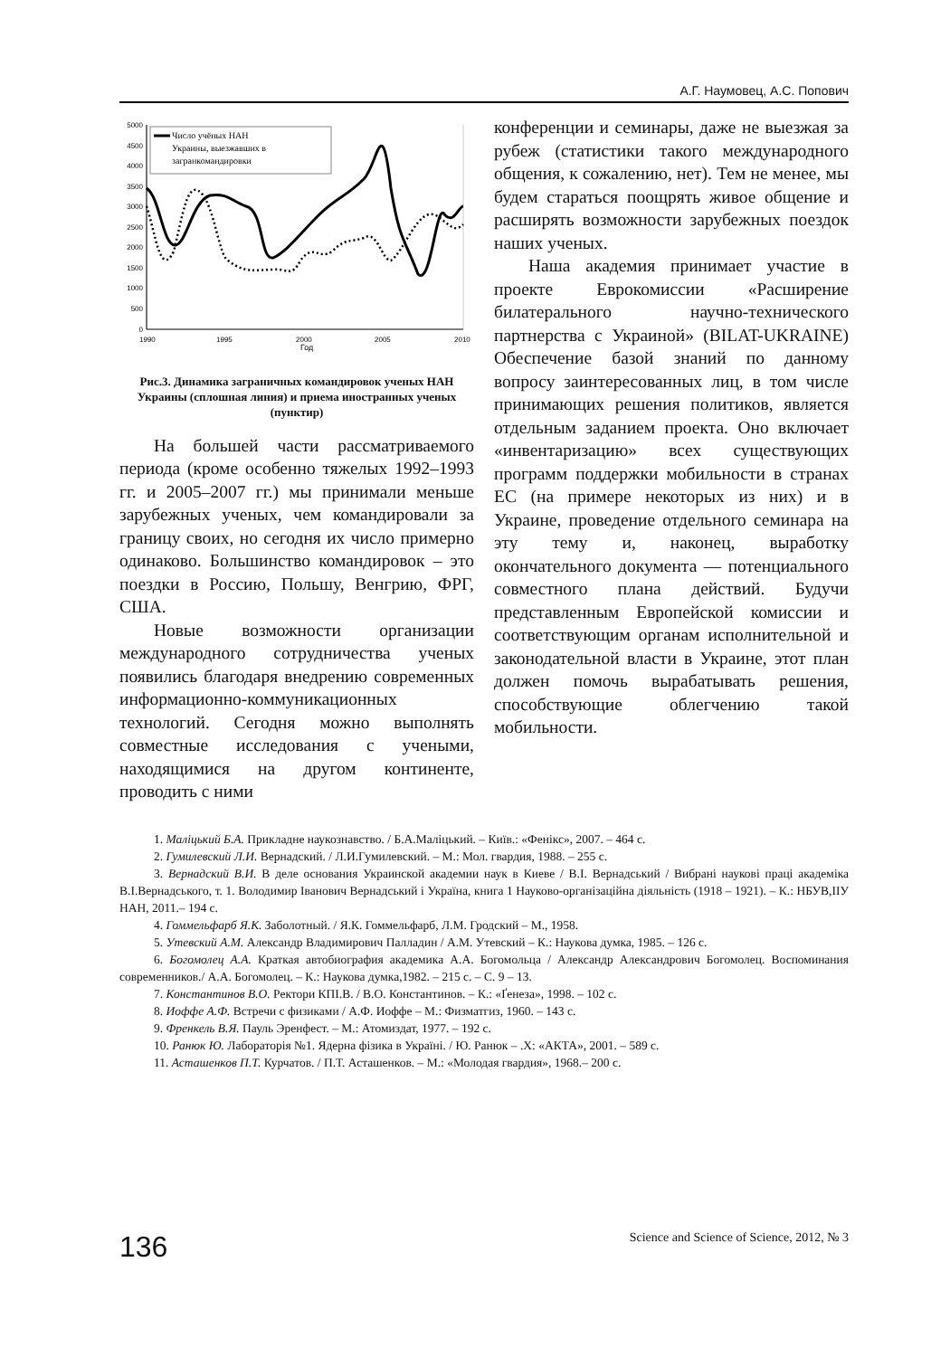А.Г. Наумовец, А.С. Попович
5000
4500
4000
3500
3000
2500
2000
1500
1000
500
0
1990
1995
2000
2005
2010
Год
Число учёных НАН
Украины, выезжавших в
загранкомандировки
Рис.3. Динамика заграничных командировок ученых НАН Украины (сплошная линия) и приема иностранных ученых (пунктир)
На большей части рассматриваемого периода (кроме особенно тяжелых 1992–1993 гг. и 2005–2007 гг.) мы принимали меньше зарубежных ученых, чем командировали за границу своих, но сегодня их число примерно одинаково. Большинство командировок – это поездки в Россию, Польшу, Венгрию, ФРГ, США.
Новые возможности организации международного сотрудничества ученых появились благодаря внедрению современных информационно-коммуникационных технологий. Сегодня можно выполнять совместные исследования с учеными, находящимися на другом континенте, проводить с ними
конференции и семинары, даже не выезжая за рубеж (статистики такого международного общения, к сожалению, нет). Тем не менее, мы будем стараться поощрять живое общение и расширять возможности зарубежных поездок наших ученых.
Наша академия принимает участие в проекте Еврокомиссии «Расширение билатерального научно-технического партнерства с Украиной» (BILAT-UKRAINE) Обеспечение базой знаний по данному вопросу заинтересованных лиц, в том числе принимающих решения политиков, является отдельным заданием проекта. Оно включает «инвентаризацию» всех существующих программ поддержки мобильности в странах ЕС (на примере некоторых из них) и в Украине, проведение отдельного семинара на эту тему и, наконец, выработку окончательного документа — потенциального совместного плана действий. Будучи представленным Европейской комиссии и соответствующим органам исполнительной и законодательной власти в Украине, этот план должен помочь вырабатывать решения, способствующие облегчению такой мобильности.
1. Маліцький Б.А. Прикладне наукознавство. / Б.А.Маліцький. – Київ.: «Фенікс», 2007. – 464 с.
2. Гумилевский Л.И. Вернадский. / Л.И.Гумилевский. – М.: Мол. гвардия, 1988. – 255 с.
3. Вернадский В.И. В деле основания Украинской академии наук в Киеве / В.І. Вернадський / Вибрані наукові праці академіка В.І.Вернадського, т. 1. Володимир Іванович Вернадський і Україна, книга 1 Науково-організаційна діяльність (1918 – 1921). – К.: НБУВ,ІІУ НАН, 2011.– 194 с.
4. Гоммельфарб Я.К. Заболотный. / Я.К. Гоммельфарб, Л.М. Гродский – М., 1958.
5. Утевский А.М. Александр Владимирович Палладин / А.М. Утевский – К.: Наукова думка, 1985. – 126 с.
6. Богомолец А.А. Краткая автобиография академика А.А. Богомольца / Александр Александрович Богомолец. Воспоминания современников./ А.А. Богомолец. – К.: Наукова думка,1982. – 215 с. – С. 9 – 13.
7. Константинов В.О. Ректори КПІ.В. / В.О. Константинов. – К.: «Ґенеза», 1998. – 102 с.
8. Иоффе А.Ф. Встречи с физиками / А.Ф. Иоффе – М.: Физматгиз, 1960. – 143 с.
9. Френкель В.Я. Пауль Эренфест. – М.: Атомиздат, 1977. – 192 с.
10. Ранюк Ю. Лабораторія №1. Ядерна фізика в Україні. / Ю. Ранюк – .Х: «АКТА», 2001. – 589 с.
11. Асташенков П.Т. Курчатов. / П.Т. Асташенков. – М.: «Молодая гвардия», 1968.– 200 с.
136 Science and Science of Science, 2012, № 3